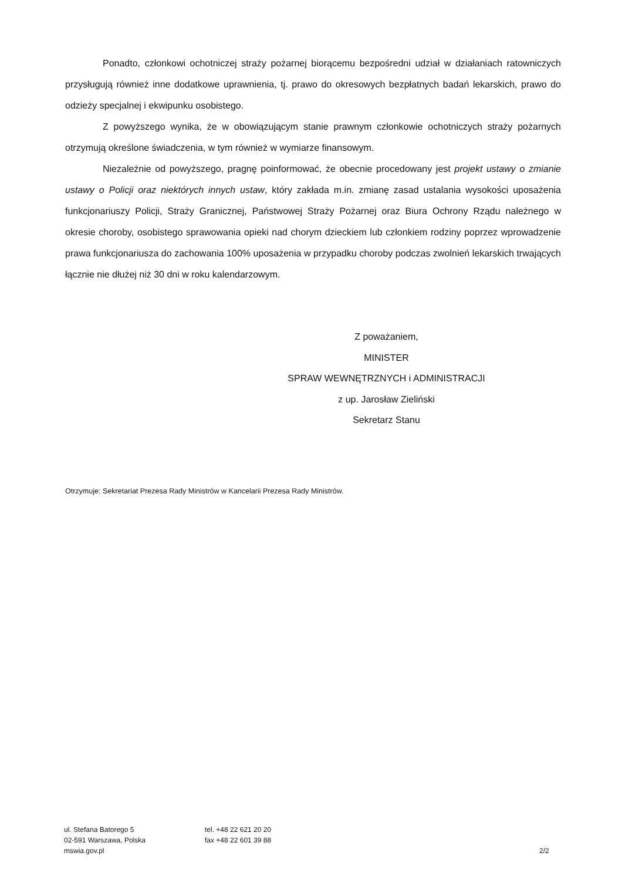Ponadto, członkowi ochotniczej straży pożarnej biorącemu bezpośredni udział w działaniach ratowniczych przysługują również inne dodatkowe uprawnienia, tj. prawo do okresowych bezpłatnych badań lekarskich, prawo do odzieży specjalnej i ekwipunku osobistego.
Z powyższego wynika, że w obowiązującym stanie prawnym członkowie ochotniczych straży pożarnych otrzymują określone świadczenia, w tym również w wymiarze finansowym.
Niezależnie od powyższego, pragnę poinformować, że obecnie procedowany jest projekt ustawy o zmianie ustawy o Policji oraz niektórych innych ustaw, który zakłada m.in. zmianę zasad ustalania wysokości uposażenia funkcjonariuszy Policji, Straży Granicznej, Państwowej Straży Pożarnej oraz Biura Ochrony Rządu należnego w okresie choroby, osobistego sprawowania opieki nad chorym dzieckiem lub członkiem rodziny poprzez wprowadzenie prawa funkcjonariusza do zachowania 100% uposażenia w przypadku choroby podczas zwolnień lekarskich trwających łącznie nie dłużej niż 30 dni w roku kalendarzowym.
Z poważaniem,
MINISTER
SPRAW WEWNĘTRZNYCH i ADMINISTRACJI
z up. Jarosław Zieliński
Sekretarz Stanu
Otrzymuje: Sekretariat Prezesa Rady Ministrów w Kancelarii Prezesa Rady Ministrów.
ul. Stefana Batorego 5
02-591 Warszawa, Polska
mswia.gov.pl
tel. +48 22 621 20 20
fax +48 22 601 39 88
2/2